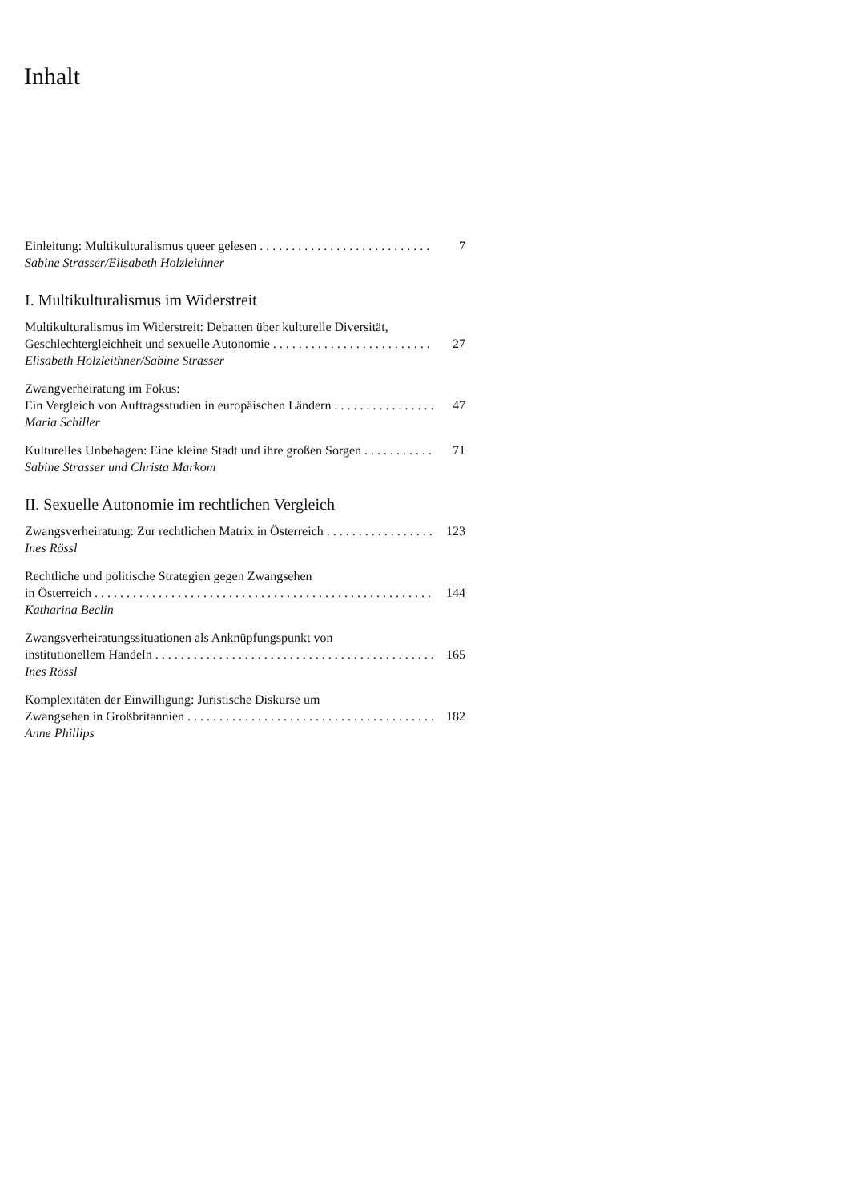Inhalt
Einleitung: Multikulturalismus queer gelesen 7
Sabine Strasser/Elisabeth Holzleithner
I. Multikulturalismus im Widerstreit
Multikulturalismus im Widerstreit: Debatten über kulturelle Diversität,
Geschlechtergleichheit und sexuelle Autonomie 27
Elisabeth Holzleithner/Sabine Strasser
Zwangverheiratung im Fokus:
Ein Vergleich von Auftragsstudien in europäischen Ländern 47
Maria Schiller
Kulturelles Unbehagen: Eine kleine Stadt und ihre großen Sorgen 71
Sabine Strasser und Christa Markom
II. Sexuelle Autonomie im rechtlichen Vergleich
Zwangsverheiratung: Zur rechtlichen Matrix in Österreich 123
Ines Rössl
Rechtliche und politische Strategien gegen Zwangsehen
in Österreich 144
Katharina Beclin
Zwangsverheiratungssituationen als Anknüpfungspunkt von
institutionellem Handeln 165
Ines Rössl
Komplexitäten der Einwilligung: Juristische Diskurse um
Zwangsehen in Großbritannien 182
Anne Phillips